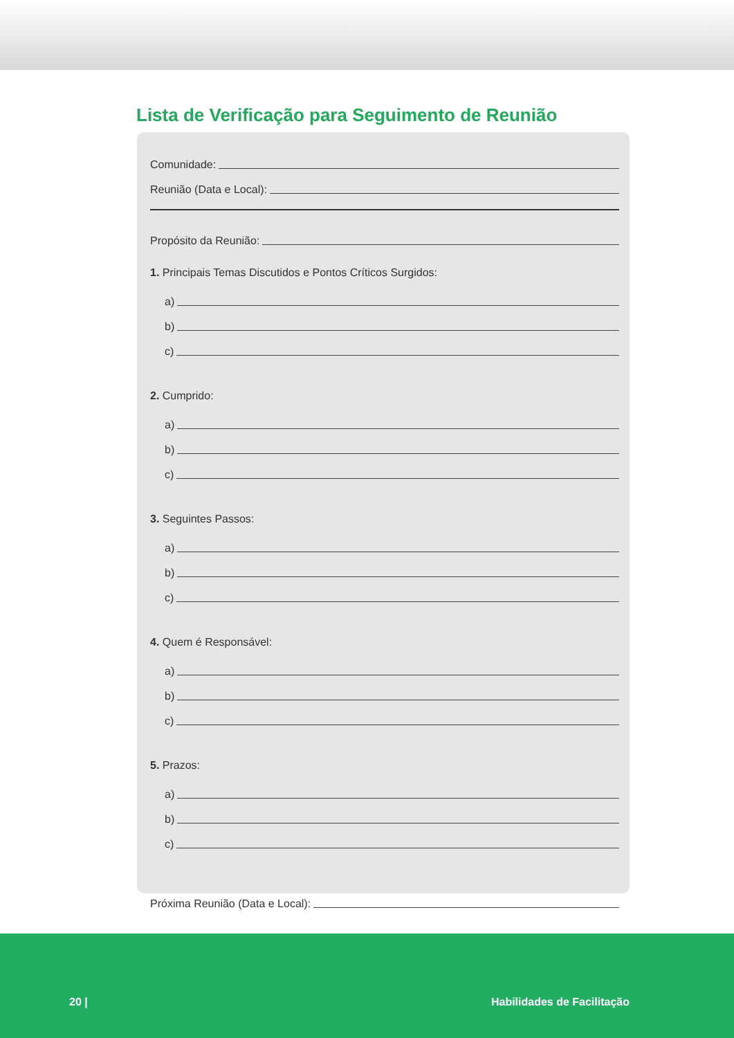Lista de Verificação para Seguimento de Reunião
Comunidade:
Reunião (Data e Local):
Propósito da Reunião:
1. Principais Temas Discutidos e Pontos Críticos Surgidos:
a)
b)
c)
2. Cumprido:
a)
b)
c)
3. Seguintes Passos:
a)
b)
c)
4. Quem é Responsável:
a)
b)
c)
5. Prazos:
a)
b)
c)
Próxima Reunião (Data e Local):
20 | Habilidades de Facilitação